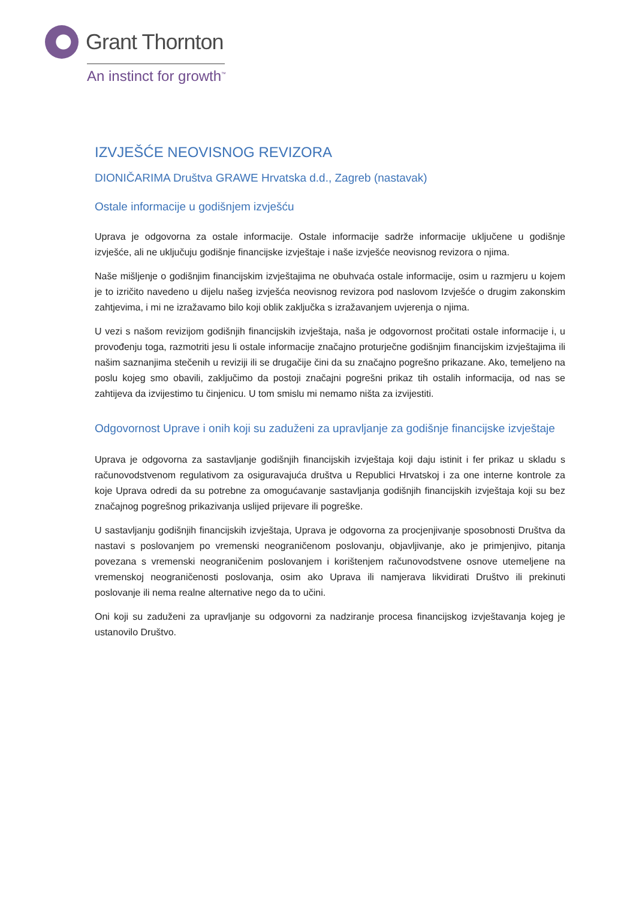Grant Thornton
An instinct for growth<sup>™</sup>
IZVJEŠĆE NEOVISNOG REVIZORA
DIONIČARIMA Društva GRAWE Hrvatska d.d., Zagreb (nastavak)
Ostale informacije u godišnjem izvješću
Uprava je odgovorna za ostale informacije. Ostale informacije sadrže informacije uključene u godišnje izvješće, ali ne uključuju godišnje financijske izvještaje i naše izvješće neovisnog revizora o njima.
Naše mišljenje o godišnjim financijskim izvještajima ne obuhvaća ostale informacije, osim u razmjeru u kojem je to izričito navedeno u dijelu našeg izvješća neovisnog revizora pod naslovom Izvješće o drugim zakonskim zahtjevima, i mi ne izražavamo bilo koji oblik zaključka s izražavanjem uvjerenja o njima.
U vezi s našom revizijom godišnjih financijskih izvještaja, naša je odgovornost pročitati ostale informacije i, u provođenju toga, razmotriti jesu li ostale informacije značajno proturječne godišnjim financijskim izvještajima ili našim saznanjima stečenih u reviziji ili se drugačije čini da su značajno pogrešno prikazane. Ako, temeljeno na poslu kojeg smo obavili, zaključimo da postoji značajni pogrešni prikaz tih ostalih informacija, od nas se zahtijeva da izvijestimo tu činjenicu. U tom smislu mi nemamo ništa za izvijestiti.
Odgovornost Uprave i onih koji su zaduženi za upravljanje za godišnje financijske izvještaje
Uprava je odgovorna za sastavljanje godišnjih financijskih izvještaja koji daju istinit i fer prikaz u skladu s računovodstvenom regulativom za osiguravajuća društva u Republici Hrvatskoj i za one interne kontrole za koje Uprava odredi da su potrebne za omogućavanje sastavljanja godišnjih financijskih izvještaja koji su bez značajnog pogrešnog prikazivanja uslijed prijevare ili pogreške.
U sastavljanju godišnjih financijskih izvještaja, Uprava je odgovorna za procjenjivanje sposobnosti Društva da nastavi s poslovanjem po vremenski neograničenom poslovanju, objavljivanje, ako je primjenjivo, pitanja povezana s vremenski neograničenim poslovanjem i korištenjem računovodstvene osnove utemeljene na vremenskoj neograničenosti poslovanja, osim ako Uprava ili namjerava likvidirati Društvo ili prekinuti poslovanje ili nema realne alternative nego da to učini.
Oni koji su zaduženi za upravljanje su odgovorni za nadziranje procesa financijskog izvještavanja kojeg je ustanovilo Društvo.